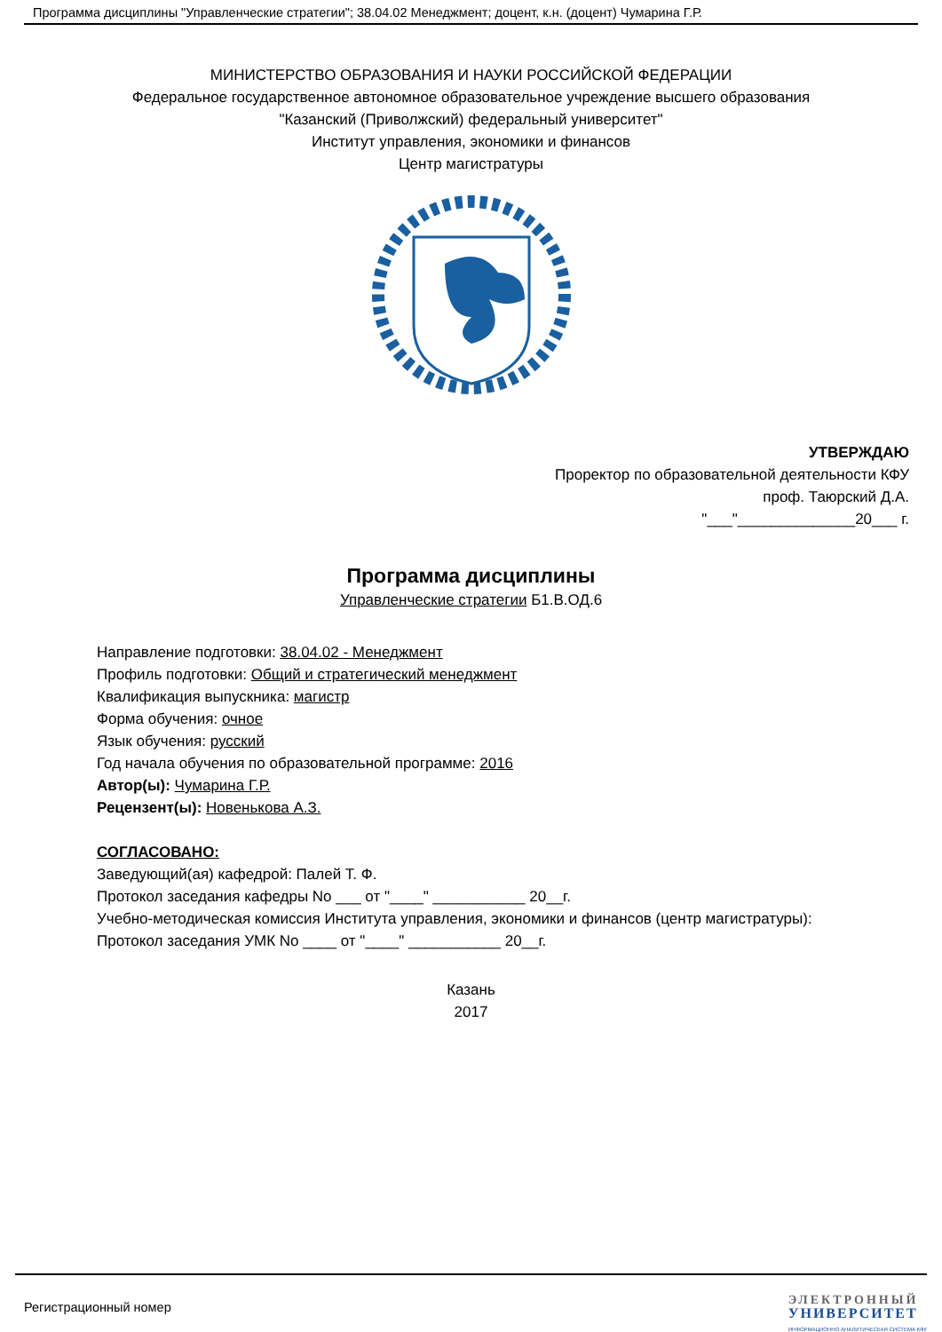Программа дисциплины "Управленческие стратегии"; 38.04.02 Менеджмент; доцент, к.н. (доцент) Чумарина Г.Р.
МИНИСТЕРСТВО ОБРАЗОВАНИЯ И НАУКИ РОССИЙСКОЙ ФЕДЕРАЦИИ
Федеральное государственное автономное образовательное учреждение высшего образования
"Казанский (Приволжский) федеральный университет"
Институт управления, экономики и финансов
Центр магистратуры
УТВЕРЖДАЮ
Проректор по образовательной деятельности КФУ
проф. Таюрский Д.А.
"___"______________20___ г.
Программа дисциплины
Управленческие стратегии Б1.В.ОД.6
Направление подготовки: 38.04.02 - Менеджмент
Профиль подготовки: Общий и стратегический менеджмент
Квалификация выпускника: магистр
Форма обучения: очное
Язык обучения: русский
Год начала обучения по образовательной программе: 2016
Автор(ы): Чумарина Г.Р.
Рецензент(ы): Новенькова А.З.
СОГЛАСОВАНО:
Заведующий(ая) кафедрой: Палей Т. Ф.
Протокол заседания кафедры No ___ от "____" ___________ 20__г.
Учебно-методическая комиссия Института управления, экономики и финансов (центр магистратуры):
Протокол заседания УМК No ____ от "____" ___________ 20__г.
Казань
2017
Регистрационный номер
ЭЛЕКТРОННЫЙ
УНИВЕРСИТЕТ
ИНФОРМАЦИОННО АНАЛИТИЧЕСКАЯ СИСТЕМА КФУ